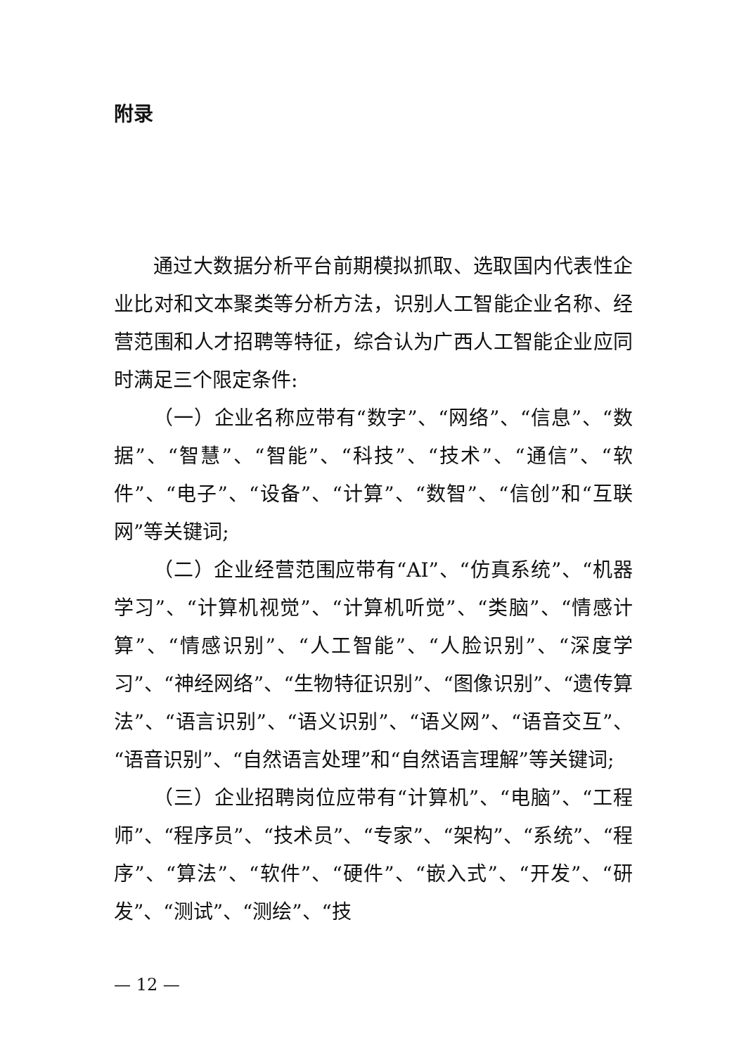附录
通过大数据分析平台前期模拟抓取、选取国内代表性企业比对和文本聚类等分析方法，识别人工智能企业名称、经营范围和人才招聘等特征，综合认为广西人工智能企业应同时满足三个限定条件:
（一）企业名称应带有“数字”、“网络”、“信息”、“数据”、“智慧”、“智能”、“科技”、“技术”、“通信”、“软件”、“电子”、“设备”、“计算”、“数智”、“信创”和“互联网”等关键词;
（二）企业经营范围应带有“AI”、“仿真系统”、“机器学习”、“计算机视觉”、“计算机听觉”、“类脑”、“情感计算”、“情感识别”、“人工智能”、“人脸识别”、“深度学习”、“神经网络”、“生物特征识别”、“图像识别”、“遗传算法”、“语言识别”、“语义识别”、“语义网”、“语音交互”、“语音识别”、“自然语言处理”和“自然语言理解”等关键词;
（三）企业招聘岗位应带有“计算机”、“电脑”、“工程师”、“程序员”、“技术员”、“专家”、“架构”、“系统”、“程序”、“算法”、“软件”、“硬件”、“嵌入式”、“开发”、“研发”、“测试”、“测绘”、“技
— 12 —